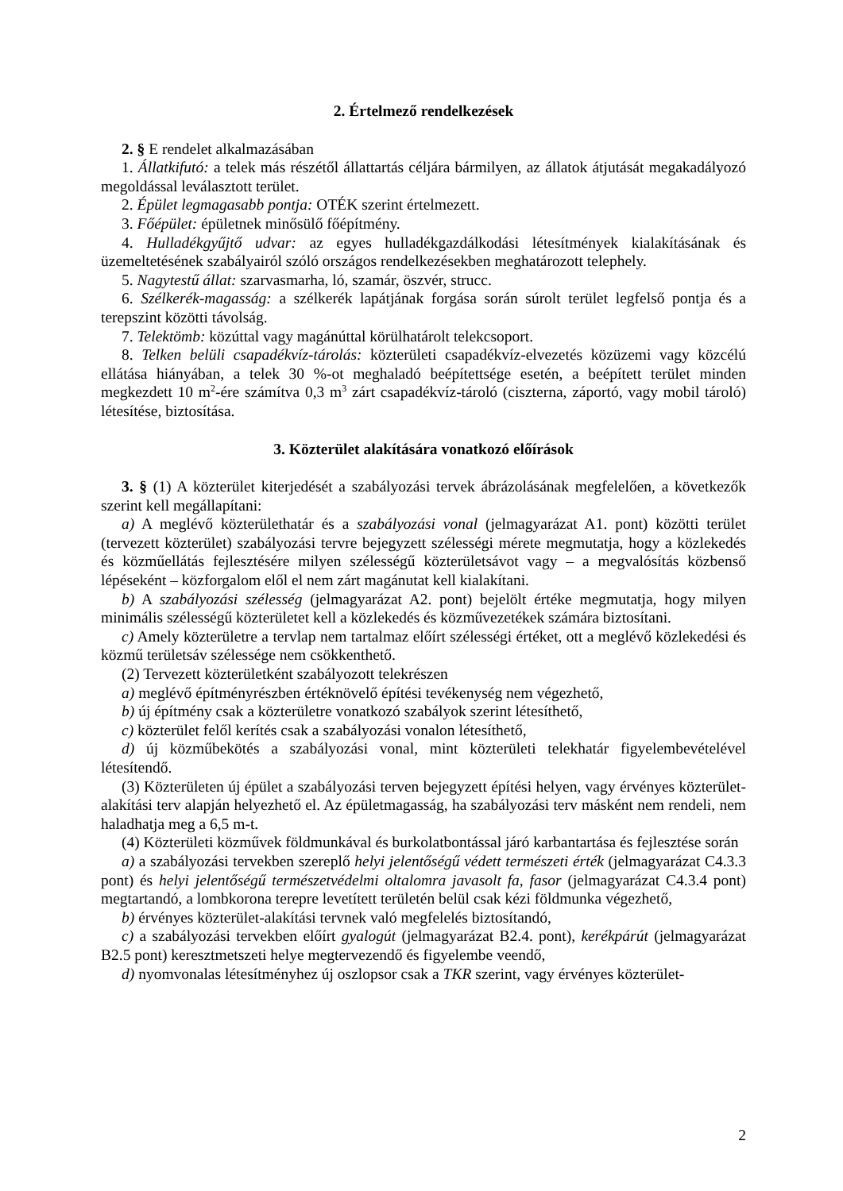2. Értelmező rendelkezések
2. § E rendelet alkalmazásában
1. Állatkifutó: a telek más részétől állattartás céljára bármilyen, az állatok átjutását megakadályozó megoldással leválasztott terület.
2. Épület legmagasabb pontja: OTÉK szerint értelmezett.
3. Főépület: épületnek minősülő főépítmény.
4. Hulladékgyűjtő udvar: az egyes hulladékgazdálkodási létesítmények kialakításának és üzemeltetésének szabályairól szóló országos rendelkezésekben meghatározott telephely.
5. Nagytestű állat: szarvasmarha, ló, szamár, öszvér, strucc.
6. Szélkerék-magasság: a szélkerék lapátjának forgása során súrolt terület legfelső pontja és a terepszint közötti távolság.
7. Telektömb: közúttal vagy magánúttal körülhatárolt telekcsoport.
8. Telken belüli csapadékvíz-tárolás: közterületi csapadékvíz-elvezetés közüzemi vagy közcélú ellátása hiányában, a telek 30 %-ot meghaladó beépítettsége esetén, a beépített terület minden megkezdett 10 m<sup>2</sup>-ére számítva 0,3 m<sup>3</sup> zárt csapadékvíz-tároló (ciszterna, záportó, vagy mobil tároló) létesítése, biztosítása.
3. Közterület alakítására vonatkozó előírások
3. § (1) A közterület kiterjedését a szabályozási tervek ábrázolásának megfelelően, a következők szerint kell megállapítani:
a) A meglévő közterülethatár és a szabályozási vonal (jelmagyarázat A1. pont) közötti terület (tervezett közterület) szabályozási tervre bejegyzett szélességi mérete megmutatja, hogy a közlekedés és közműellátás fejlesztésére milyen szélességű közterületsávot vagy – a megvalósítás közbenső lépéseként – közforgalom elől el nem zárt magánutat kell kialakítani.
b) A szabályozási szélesség (jelmagyarázat A2. pont) bejelölt értéke megmutatja, hogy milyen minimális szélességű közterületet kell a közlekedés és közművezetékek számára biztosítani.
c) Amely közterületre a tervlap nem tartalmaz előírt szélességi értéket, ott a meglévő közlekedési és közmű területsáv szélessége nem csökkenthető.
(2) Tervezett közterületként szabályozott telekrészen
a) meglévő építményrészben értéknövelő építési tevékenység nem végezhető,
b) új építmény csak a közterületre vonatkozó szabályok szerint létesíthető,
c) közterület felől kerítés csak a szabályozási vonalon létesíthető,
d) új közműbekötés a szabályozási vonal, mint közterületi telekhatár figyelembevételével létesítendő.
(3) Közterületen új épület a szabályozási terven bejegyzett építési helyen, vagy érvényes közterület-alakítási terv alapján helyezhető el. Az épületmagasság, ha szabályozási terv másként nem rendeli, nem haladhatja meg a 6,5 m-t.
(4) Közterületi közművek földmunkával és burkolatbontással járó karbantartása és fejlesztése során
a) a szabályozási tervekben szereplő helyi jelentőségű védett természeti érték (jelmagyarázat C4.3.3 pont) és helyi jelentőségű természetvédelmi oltalomra javasolt fa, fasor (jelmagyarázat C4.3.4 pont) megtartandó, a lombkorona terepre levetített területén belül csak kézi földmunka végezhető,
b) érvényes közterület-alakítási tervnek való megfelelés biztosítandó,
c) a szabályozási tervekben előírt gyalogút (jelmagyarázat B2.4. pont), kerékpárút (jelmagyarázat B2.5 pont) keresztmetszeti helye megtervezendő és figyelembe veendő,
d) nyomvonalas létesítményhez új oszlopsor csak a TKR szerint, vagy érvényes közterület-
2